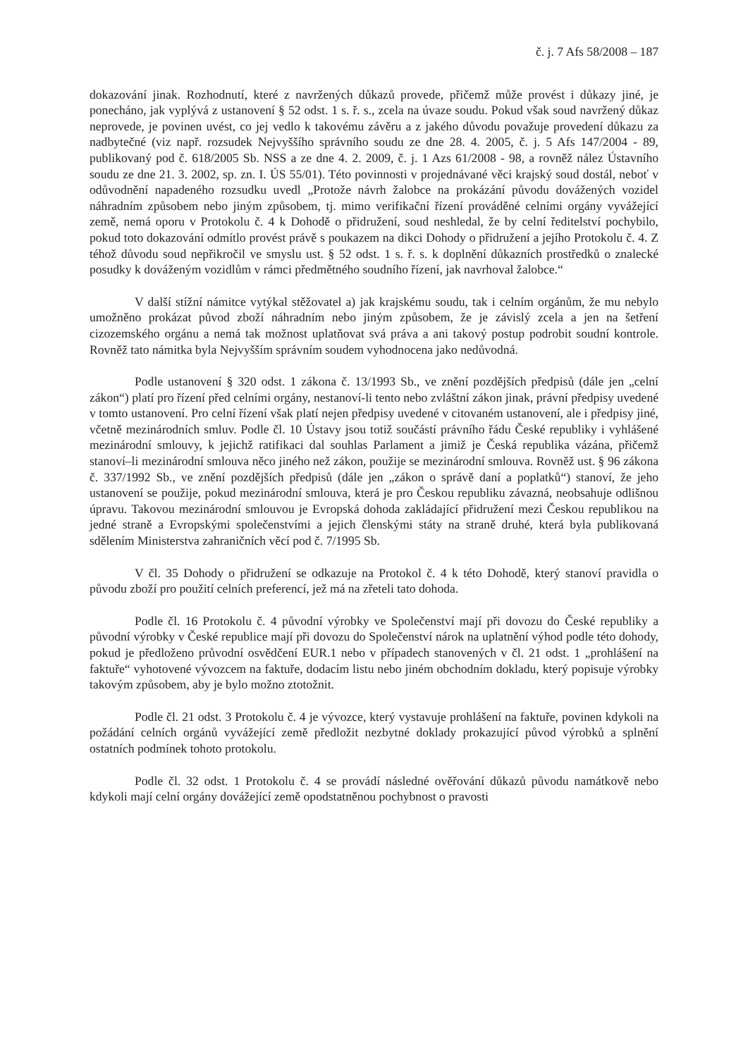č. j. 7 Afs 58/2008 – 187
dokazování jinak. Rozhodnutí, které z navržených důkazů provede, přičemž může provést i důkazy jiné, je ponecháno, jak vyplývá z ustanovení § 52 odst. 1 s. ř. s., zcela na úvaze soudu. Pokud však soud navržený důkaz neprovede, je povinen uvést, co jej vedlo k takovému závěru a z jakého důvodu považuje provedení důkazu za nadbytečné (viz např. rozsudek Nejvyššího správního soudu ze dne 28. 4. 2005, č. j. 5 Afs 147/2004 - 89, publikovaný pod č. 618/2005 Sb. NSS a ze dne 4. 2. 2009, č. j. 1 Azs 61/2008 - 98, a rovněž nález Ústavního soudu ze dne 21. 3. 2002, sp. zn. I. ÚS 55/01). Této povinnosti v projednávané věci krajský soud dostál, neboť v odůvodnění napadeného rozsudku uvedl „Protože návrh žalobce na prokázání původu dovážených vozidel náhradním způsobem nebo jiným způsobem, tj. mimo verifikační řízení prováděné celními orgány vyvážející země, nemá oporu v Protokolu č. 4 k Dohodě o přidružení, soud neshledal, že by celní ředitelství pochybilo, pokud toto dokazování odmítlo provést právě s poukazem na dikci Dohody o přidružení a jejího Protokolu č. 4. Z téhož důvodu soud nepřikročil ve smyslu ust. § 52 odst. 1 s. ř. s. k doplnění důkazních prostředků o znalecké posudky k dováženým vozidlům v rámci předmětného soudního řízení, jak navrhoval žalobce.“
V další stížní námitce vytýkal stěžovatel a) jak krajskému soudu, tak i celním orgánům, že mu nebylo umožněno prokázat původ zboží náhradním nebo jiným způsobem, že je závislý zcela a jen na šetření cizozemského orgánu a nemá tak možnost uplatňovat svá práva a ani takový postup podrobit soudní kontrole. Rovněž tato námitka byla Nejvyšším správním soudem vyhodnocena jako nedůvodná.
Podle ustanovení § 320 odst. 1 zákona č. 13/1993 Sb., ve znění pozdějších předpisů (dále jen „celní zákon“) platí pro řízení před celními orgány, nestanoví-li tento nebo zvláštní zákon jinak, právní předpisy uvedené v tomto ustanovení. Pro celní řízení však platí nejen předpisy uvedené v citovaném ustanovení, ale i předpisy jiné, včetně mezinárodních smluv. Podle čl. 10 Ústavy jsou totiž součástí právního řádu České republiky i vyhlášené mezinárodní smlouvy, k jejichž ratifikaci dal souhlas Parlament a jimiž je Česká republika vázána, přičemž stanoví–li mezinárodní smlouva něco jiného než zákon, použije se mezinárodní smlouva. Rovněž ust. § 96 zákona č. 337/1992 Sb., ve znění pozdějších předpisů (dále jen „zákon o správě daní a poplatků“) stanoví, že jeho ustanovení se použije, pokud mezinárodní smlouva, která je pro Českou republiku závazná, neobsahuje odlišnou úpravu. Takovou mezinárodní smlouvou je Evropská dohoda zakládající přidružení mezi Českou republikou na jedné straně a Evropskými společenstvími a jejich členskými státy na straně druhé, která byla publikovaná sdělením Ministerstva zahraničních věcí pod č. 7/1995 Sb.
V čl. 35 Dohody o přidružení se odkazuje na Protokol č. 4 k této Dohodě, který stanoví pravidla o původu zboží pro použití celních preferencí, jež má na zřeteli tato dohoda.
Podle čl. 16 Protokolu č. 4 původní výrobky ve Společenství mají při dovozu do České republiky a původní výrobky v České republice mají při dovozu do Společenství nárok na uplatnění výhod podle této dohody, pokud je předloženo průvodní osvědčení EUR.1 nebo v případech stanovených v čl. 21 odst. 1 „prohlášení na faktuře“ vyhotovené vývozcem na faktuře, dodacím listu nebo jiném obchodním dokladu, který popisuje výrobky takovým způsobem, aby je bylo možno ztotožnit.
Podle čl. 21 odst. 3 Protokolu č. 4 je vývozce, který vystavuje prohlášení na faktuře, povinen kdykoli na požádání celních orgánů vyvážející země předložit nezbytné doklady prokazující původ výrobků a splnění ostatních podmínek tohoto protokolu.
Podle čl. 32 odst. 1 Protokolu č. 4 se provádí následné ověřování důkazů původu namátkově nebo kdykoli mají celní orgány dovážející země opodstatněnou pochybnost o pravosti